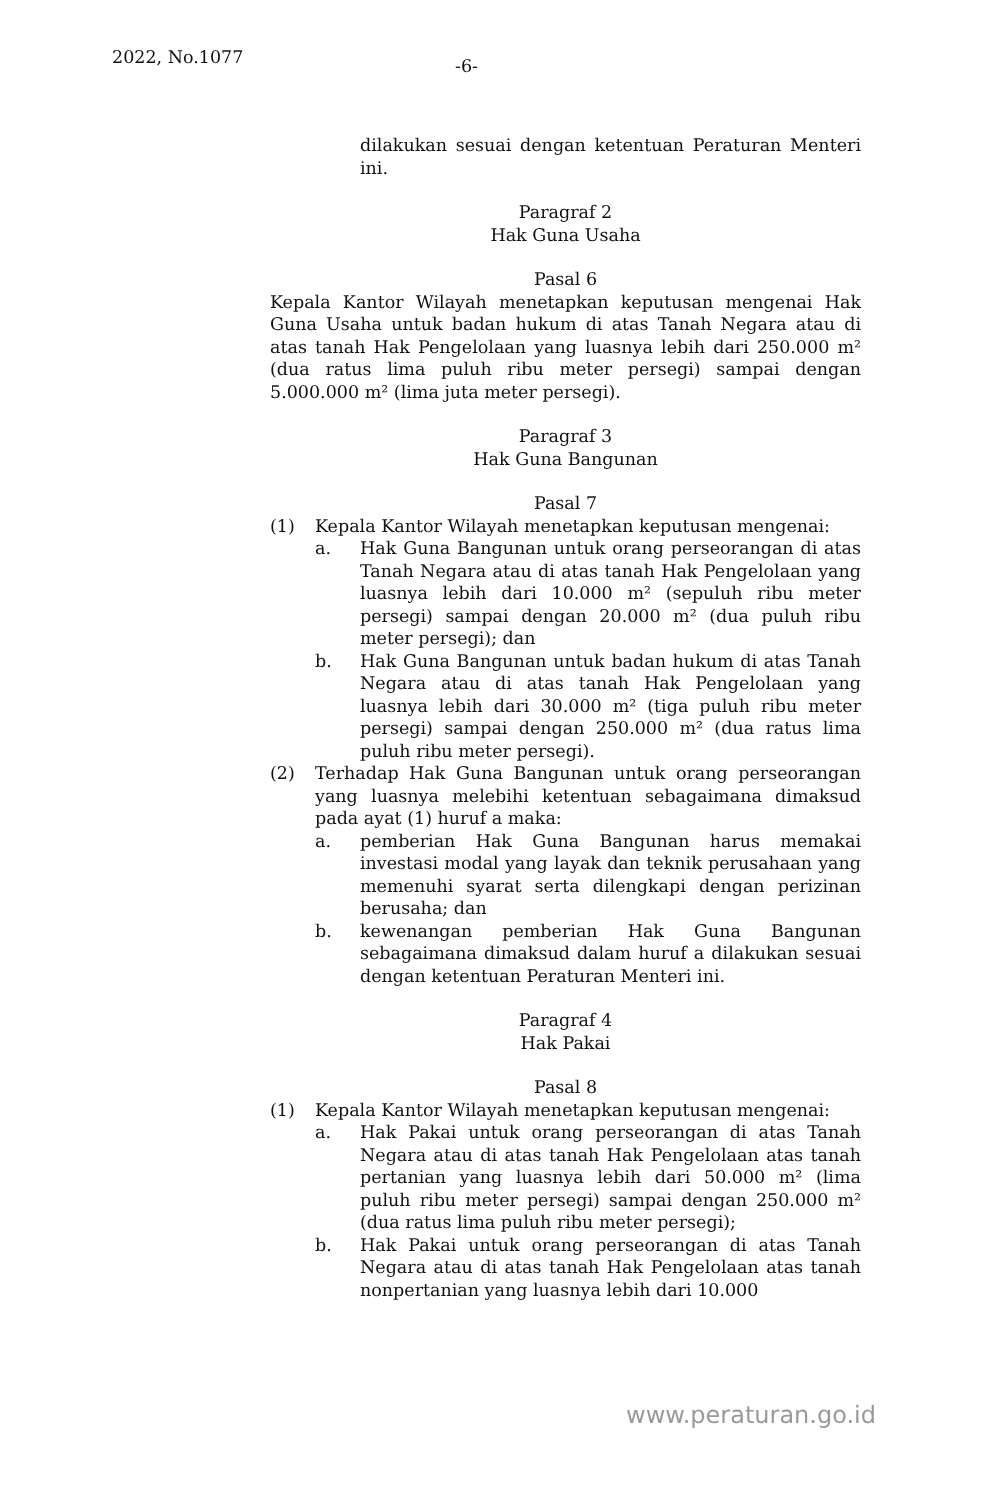2022, No.1077 -6-
dilakukan sesuai dengan ketentuan Peraturan Menteri ini.
Paragraf 2
Hak Guna Usaha
Pasal 6
Kepala Kantor Wilayah menetapkan keputusan mengenai Hak Guna Usaha untuk badan hukum di atas Tanah Negara atau di atas tanah Hak Pengelolaan yang luasnya lebih dari 250.000 m² (dua ratus lima puluh ribu meter persegi) sampai dengan 5.000.000 m² (lima juta meter persegi).
Paragraf 3
Hak Guna Bangunan
Pasal 7
(1) Kepala Kantor Wilayah menetapkan keputusan mengenai:
a. Hak Guna Bangunan untuk orang perseorangan di atas Tanah Negara atau di atas tanah Hak Pengelolaan yang luasnya lebih dari 10.000 m² (sepuluh ribu meter persegi) sampai dengan 20.000 m² (dua puluh ribu meter persegi); dan
b. Hak Guna Bangunan untuk badan hukum di atas Tanah Negara atau di atas tanah Hak Pengelolaan yang luasnya lebih dari 30.000 m² (tiga puluh ribu meter persegi) sampai dengan 250.000 m² (dua ratus lima puluh ribu meter persegi).
(2) Terhadap Hak Guna Bangunan untuk orang perseorangan yang luasnya melebihi ketentuan sebagaimana dimaksud pada ayat (1) huruf a maka:
a. pemberian Hak Guna Bangunan harus memakai investasi modal yang layak dan teknik perusahaan yang memenuhi syarat serta dilengkapi dengan perizinan berusaha; dan
b. kewenangan pemberian Hak Guna Bangunan sebagaimana dimaksud dalam huruf a dilakukan sesuai dengan ketentuan Peraturan Menteri ini.
Paragraf 4
Hak Pakai
Pasal 8
(1) Kepala Kantor Wilayah menetapkan keputusan mengenai:
a. Hak Pakai untuk orang perseorangan di atas Tanah Negara atau di atas tanah Hak Pengelolaan atas tanah pertanian yang luasnya lebih dari 50.000 m² (lima puluh ribu meter persegi) sampai dengan 250.000 m² (dua ratus lima puluh ribu meter persegi);
b. Hak Pakai untuk orang perseorangan di atas Tanah Negara atau di atas tanah Hak Pengelolaan atas tanah nonpertanian yang luasnya lebih dari 10.000
www.peraturan.go.id